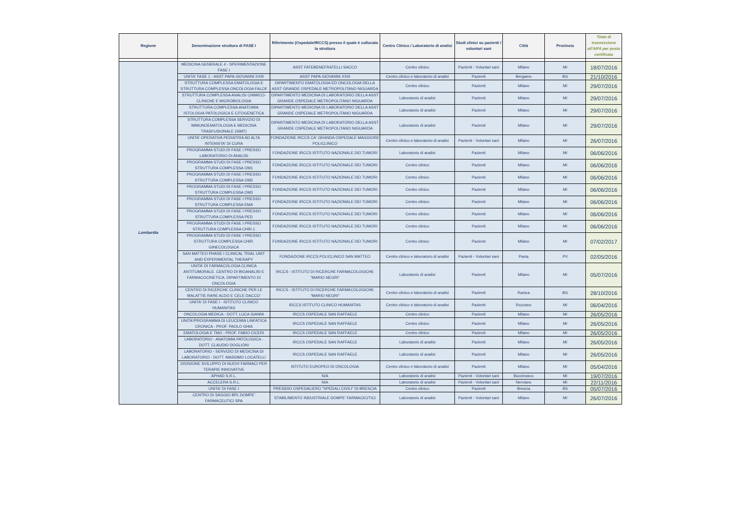| Regione | Denominazione struttura di FASE I | Riferimento (Ospedale/IRCCS) presso il quale è collocata la struttura | Centro Clinico / Laboratorio di analisi | Studi clinici su pazienti / volontari sani | Città | Provincia | *Data di trasmissione all'AIFA per posta certificata |
| --- | --- | --- | --- | --- | --- | --- | --- |
| Lombardia | MEDICINA GENERALE 4 - SPERIMENTAZIONE FASE I | ASST FATEBENEFRATELLI SACCO | Centro clinico | Pazienti - Volontari sani | Milano | MI | 18/07/2016 |
| | UNITA' FASE 1 - ASST PAPA GIOVANNI XXIII | ASST PAPA GIOVANNI XXIII | Centro clinico e laboratorio di analisi | Pazienti | Bergamo | BG | 21/10/2016 |
| | STRUTTURA COMPLESSA EMATOLOGIA E STRUTTURA COMPLESSA ONCOLOGIA FALCK | DIPARTIMENTO EMATOLOGIA ED ONCOLOGIA DELLA ASST GRANDE OSPEDALE METROPOLITANO NIGUARDA | Centro clinico | Pazienti | Milano | MI | 29/07/2016 |
| | STRUTTURA COMPLESSA ANALISI CHIMICO-CLINICHE E MICROBIOLOGIA | DIPARTIMENTO MEDICINA DI LABORATORIO DELLA ASST GRANDE OSPEDALE METROPOLITANO NIGUARDA | Laboratorio di analisi | Pazienti | Milano | MI | 29/07/2016 |
| | STRUTTURA COMPLESSA ANATOMIA ISTOLOGIA PATOLOGICA E CITOGENETICA | DIPARTIMENTO MEDICINA DI LABORATORIO DELLA ASST GRANDE OSPEDALE METROPOLITANO NIGUARDA | Laboratorio di analisi | Pazienti | Milano | MI | 29/07/2016 |
| | STRUTTURA COMPLESSA SERVIZIO DI IMMUNOEMATOLOGIA E MEDICINA TRASFUSIONALE (SIMT) | DIPARTIMENTO MEDICINA DI LABORATORIO DELLA ASST GRANDE OSPEDALE METROPOLITANO NIGUARDA | Laboratorio di analisi | Pazienti | Milano | MI | 29/07/2016 |
| | UNITA' OPERATIVA PEDIATRIA AD ALTA INTENSITA' DI CURA | FONDAZIONE IRCCS CA' GRANDA OSPEDALE MAGGIORE POLICLINICO | Centro clinico e laboratorio di analisi | Pazienti - Volontari sani | Milano | MI | 26/07/2016 |
| | PROGRAMMA STUDI DI FASE I PRESSO LABORATORIO DI ANALISI | FONDAZIONE IRCCS ISTITUTO NAZIONALE DEI TUMORI | Laboratorio di analisi | Pazienti | Milano | MI | 06/06/2016 |
| | PROGRAMMA STUDI DI FASE I PRESSO STRUTTURA COMPLESSA OM1 | FONDAZIONE IRCCS ISTITUTO NAZIONALE DEI TUMORI | Centro clinico | Pazienti | Milano | MI | 06/06/2016 |
| | PROGRAMMA STUDI DI FASE I PRESSO STRUTTURA COMPLESSA OM2 | FONDAZIONE IRCCS ISTITUTO NAZIONALE DEI TUMORI | Centro clinico | Pazienti | Milano | MI | 06/06/2016 |
| | PROGRAMMA STUDI DI FASE I PRESSO STRUTTURA COMPLESSA OM3 | FONDAZIONE IRCCS ISTITUTO NAZIONALE DEI TUMORI | Centro clinico | Pazienti | Milano | MI | 06/06/2016 |
| | PROGRAMMA STUDI DI FASE I PRESSO STRUTTURA COMPLESSA EMA | FONDAZIONE IRCCS ISTITUTO NAZIONALE DEI TUMORI | Centro clinico | Pazienti | Milano | MI | 06/06/2016 |
| | PROGRAMMA STUDI DI FASE I PRESSO STRUTTURA COMPLESSA PED | FONDAZIONE IRCCS ISTITUTO NAZIONALE DEI TUMORI | Centro clinico | Pazienti | Milano | MI | 06/06/2016 |
| | PROGRAMMA STUDI DI FASE I PRESSO STRUTTURA COMPLESSA CHIR.1 | FONDAZIONE IRCCS ISTITUTO NAZIONALE DEI TUMORI | Centro clinico | Pazienti | Milano | MI | 06/06/2016 |
| | PROGRAMMA STUDI DI FASE I PRESSO STRUTTURA COMPLESSA CHIR. GINECOLOGICA | FONDAZIONE IRCCS ISTITUTO NAZIONALE DEI TUMORI | Centro clinico | Pazienti | Milano | MI | 07/02/2017 |
| | SAN MATTEO PHASE I CLINICAL TRIAL UNIT AND EXPERIMENTAL THERAPY | FONDAZIONE IRCCS POLICLINICO SAN MATTEO | Centro clinico e laboratorio di analisi | Pazienti - Volontari sani | Pavia | PV | 02/05/2016 |
| | UNITA' DI FARMACOLOGIA CLINICA ANTITUMORALE. CENTRO DI BIOANALISI E FARMACOCINETICA. DIPARTIMENTO DI ONCOLOGIA | IRCCS - ISTITUTO DI RICERCHE FARMACOLOGICHE "MARIO NEGRI" | Laboratorio di analisi | Pazienti | Milano | MI | 05/07/2016 |
| | CENTRO DI RICERCHE CLINICHE PER LE MALATTIE RARE ALDO E CELE DACCO' | IRCCS - ISTITUTO DI RICERCHE FARMACOLOGICHE "MARIO NEGRI" | Centro clinico e laboratorio di analisi | Pazienti | Ranica | BG | 28/10/2016 |
| | UNITA' DI FASE I - ISTITUTO CLINICO HUMANITAS | IRCCS ISTITUTO CLINICO HUMANITAS | Centro clinico e laboratorio di analisi | Pazienti | Rozzano | MI | 06/04/2016 |
| | ONCOLOGIA MEDICA - DOTT. LUCA GIANNI | IRCCS OSPEDALE SAN RAFFAELE | Centro clinico | Pazienti | Milano | MI | 26/05/2016 |
| | UNITA'/PROGRAMMA DI LEUCEMIA LINFATICA CRONICA - PROF. PAOLO GHIA | IRCCS OSPEDALE SAN RAFFAELE | Centro clinico | Pazienti | Milano | MI | 26/05/2016 |
| | EMATOLOGIA E TMO - PROF. FABIO CICERI | IRCCS OSPEDALE SAN RAFFAELE | Centro clinico | Pazienti | Milano | MI | 26/05/2016 |
| | LABORATORIO - ANATOMIA PATOLOGICA - DOTT. CLAUDIO DOGLIONI | IRCCS OSPEDALE SAN RAFFAELE | Laboratorio di analisi | Pazienti | Milano | MI | 26/05/2016 |
| | LABORATORIO - SERVIZIO DI MEDICINA DI LABORATORIO - DOTT. MASSIMO LOCATELLI | IRCCS OSPEDALE SAN RAFFAELE | Laboratorio di analisi | Pazienti | Milano | MI | 26/05/2016 |
| | DIVISIONE SVILUPPO DI NUOVI FARMACI PER TERAPIE INNOVATIVE | ISTITUTO EUROPEO DI ONCOLOGIA | Centro clinico e laboratorio di analisi | Pazienti | Milano | MI | 05/04/2016 |
| | APHAD S.R.L. | N/A | Laboratorio di analisi | Pazienti - Volontari sani | Buccinasco | MI | 19/07/2016 |
| | ACCELERA S.R.L. | N/A | Laboratorio di analisi | Pazienti - Volontari sani | Nerviano | MI | 22/11/2016 |
| | UNITA' DI FASE I | PRESIDIO OSPEDALIERO "SPEDALI CIVILI" DI BRESCIA | Centro clinico | Pazienti | Brescia | BS | 05/07/2016 |
| | CENTRO DI SAGGIO BPL DOMPE' FARMACEUTICI SPA | STABILIMENTO INDUSTRIALE DOMPE' FARMACEUTICI | Laboratorio di analisi | Pazienti - Volontari sani | Milano | MI | 26/07/2016 |